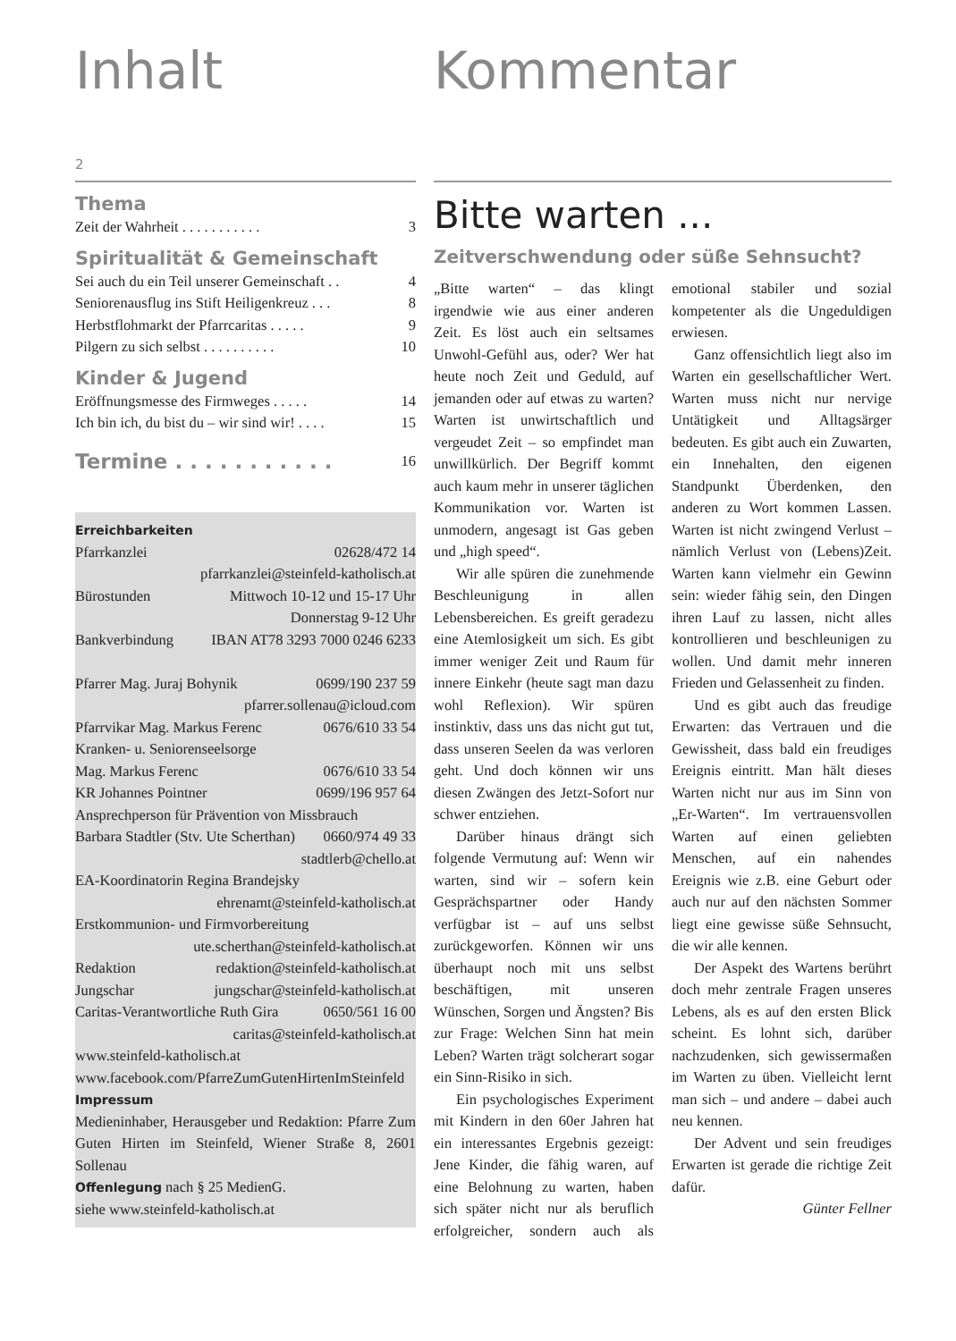Inhalt
2
Thema
Zeit der Wahrheit . . . . . . . . . . . 3
Spiritualität & Gemeinschaft
Sei auch du ein Teil unserer Gemeinschaft . . 4
Seniorenausflug ins Stift Heiligenkreuz . . . 8
Herbstflohmarkt der Pfarrcaritas . . . . . 9
Pilgern zu sich selbst . . . . . . . . . . 10
Kinder & Jugend
Eröffnungsmesse des Firmweges . . . . . 14
Ich bin ich, du bist du – wir sind wir! . . . . 15
Termine . . . . . . . . . . . 16
Erreichbarkeiten
Pfarrkanzlei 02628/472 14
pfarrkanzlei@steinfeld-katholisch.at
Bürostunden Mittwoch 10-12 und 15-17 Uhr
Donnerstag 9-12 Uhr
Bankverbindung IBAN AT78 3293 7000 0246 6233
Pfarrer Mag. Juraj Bohynik 0699/190 237 59
pfarrer.sollenau@icloud.com
Pfarrvikar Mag. Markus Ferenc 0676/610 33 54
Kranken- u. Seniorenseelsorge
Mag. Markus Ferenc 0676/610 33 54
KR Johannes Pointner 0699/196 957 64
Ansprechperson für Prävention von Missbrauch
Barbara Stadtler (Stv. Ute Scherthan) 0660/974 49 33
stadtlerb@chello.at
EA-Koordinatorin Regina Brandejsky
ehrenamt@steinfeld-katholisch.at
Erstkommunion- und Firmvorbereitung
ute.scherthan@steinfeld-katholisch.at
Redaktion redaktion@steinfeld-katholisch.at
Jungschar jungschar@steinfeld-katholisch.at
Caritas-Verantwortliche Ruth Gira 0650/561 16 00
caritas@steinfeld-katholisch.at
www.steinfeld-katholisch.at
www.facebook.com/PfarreZumGutenHirtenImSteinfeld
Impressum
Medieninhaber, Herausgeber und Redaktion: Pfarre Zum Guten Hirten im Steinfeld, Wiener Straße 8, 2601 Sollenau
Offenlegung nach § 25 MedienG.
siehe www.steinfeld-katholisch.at
Kommentar
Bitte warten ...
Zeitverschwendung oder süße Sehnsucht?
„Bitte warten“ – das klingt irgendwie wie aus einer anderen Zeit. Es löst auch ein seltsames Unwohl-Gefühl aus, oder? Wer hat heute noch Zeit und Geduld, auf jemanden oder auf etwas zu warten? Warten ist unwirtschaftlich und vergeudet Zeit – so empfindet man unwillkürlich. Der Begriff kommt auch kaum mehr in unserer täglichen Kommunikation vor. Warten ist unmodern, angesagt ist Gas geben und „high speed“.
Wir alle spüren die zunehmende Beschleunigung in allen Lebensbereichen. Es greift geradezu eine Atemlosigkeit um sich. Es gibt immer weniger Zeit und Raum für innere Einkehr (heute sagt man dazu wohl Reflexion). Wir spüren instinktiv, dass uns das nicht gut tut, dass unseren Seelen da was verloren geht. Und doch können wir uns diesen Zwängen des Jetzt-Sofort nur schwer entziehen.
Darüber hinaus drängt sich folgende Vermutung auf: Wenn wir warten, sind wir – sofern kein Gesprächspartner oder Handy verfügbar ist – auf uns selbst zurückgeworfen. Können wir uns überhaupt noch mit uns selbst beschäftigen, mit unseren Wünschen, Sorgen und Ängsten? Bis zur Frage: Welchen Sinn hat mein Leben? Warten trägt solcherart sogar ein Sinn-Risiko in sich.
Ein psychologisches Experiment mit Kindern in den 60er Jahren hat ein interessantes Ergebnis gezeigt: Jene Kinder, die fähig waren, auf eine Belohnung zu warten, haben sich später nicht nur als beruflich erfolgreicher, sondern auch als emotional stabiler und sozial kompetenter als die Ungeduldigen erwiesen.
Ganz offensichtlich liegt also im Warten ein gesellschaftlicher Wert. Warten muss nicht nur nervige Untätigkeit und Alltagsärger bedeuten. Es gibt auch ein Zuwarten, ein Innehalten, den eigenen Standpunkt Überdenken, den anderen zu Wort kommen Lassen. Warten ist nicht zwingend Verlust – nämlich Verlust von (Lebens)Zeit. Warten kann vielmehr ein Gewinn sein: wieder fähig sein, den Dingen ihren Lauf zu lassen, nicht alles kontrollieren und beschleunigen zu wollen. Und damit mehr inneren Frieden und Gelassenheit zu finden.
Und es gibt auch das freudige Erwarten: das Vertrauen und die Gewissheit, dass bald ein freudiges Ereignis eintritt. Man hält dieses Warten nicht nur aus im Sinn von „Er-Warten“. Im vertrauensvollen Warten auf einen geliebten Menschen, auf ein nahendes Ereignis wie z.B. eine Geburt oder auch nur auf den nächsten Sommer liegt eine gewisse süße Sehnsucht, die wir alle kennen.
Der Aspekt des Wartens berührt doch mehr zentrale Fragen unseres Lebens, als es auf den ersten Blick scheint. Es lohnt sich, darüber nachzudenken, sich gewissermaßen im Warten zu üben. Vielleicht lernt man sich – und andere – dabei auch neu kennen.
Der Advent und sein freudiges Erwarten ist gerade die richtige Zeit dafür.
Günter Fellner